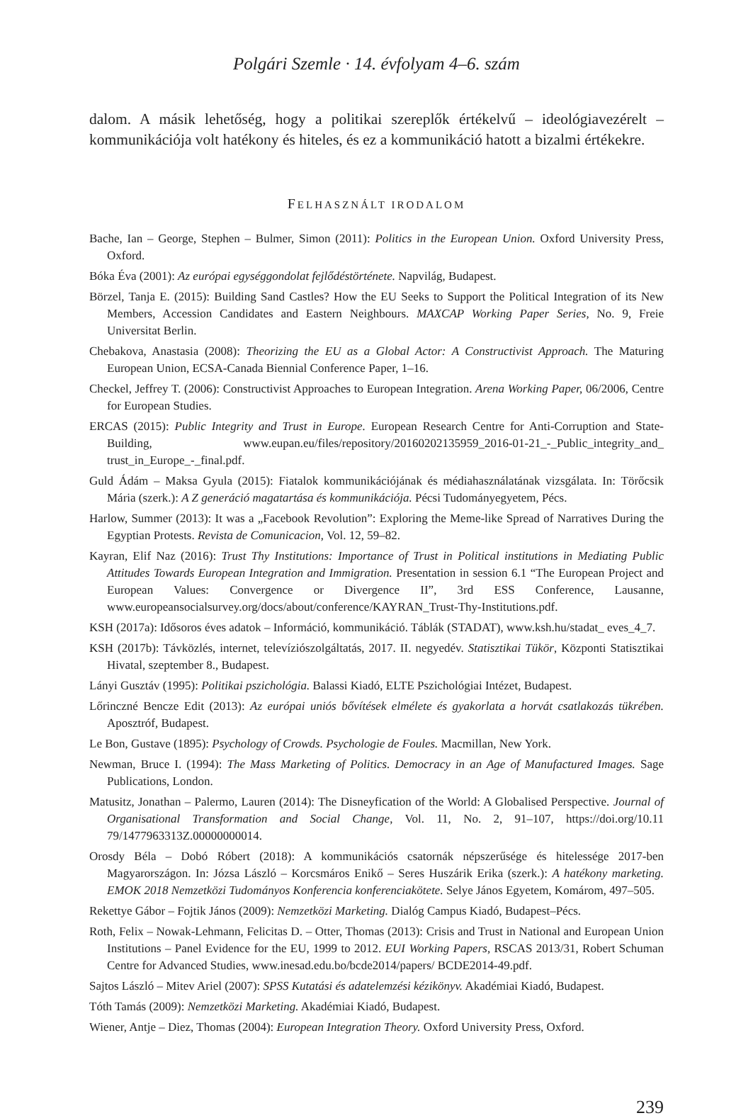Polgári Szemle · 14. évfolyam 4–6. szám
dalom. A másik lehetőség, hogy a politikai szereplők értékelvű – ideológiavezérelt – kommunikációja volt hatékony és hiteles, és ez a kommunikáció hatott a bizalmi értékekre.
FELHASZNÁLT IRODALOM
Bache, Ian – George, Stephen – Bulmer, Simon (2011): Politics in the European Union. Oxford University Press, Oxford.
Bóka Éva (2001): Az európai egységgondolat fejlődéstörténete. Napvilág, Budapest.
Börzel, Tanja E. (2015): Building Sand Castles? How the EU Seeks to Support the Political Integration of its New Members, Accession Candidates and Eastern Neighbours. MAXCAP Working Paper Series, No. 9, Freie Universitat Berlin.
Chebakova, Anastasia (2008): Theorizing the EU as a Global Actor: A Constructivist Approach. The Maturing European Union, ECSA-Canada Biennial Conference Paper, 1–16.
Checkel, Jeffrey T. (2006): Constructivist Approaches to European Integration. Arena Working Paper, 06/2006, Centre for European Studies.
ERCAS (2015): Public Integrity and Trust in Europe. European Research Centre for Anti-Corruption and State-Building, www.eupan.eu/files/repository/20160202135959_2016-01-21_-_Public_integrity_and_ trust_in_Europe_-_final.pdf.
Guld Ádám – Maksa Gyula (2015): Fiatalok kommunikációjának és médiahasználatának vizsgálata. In: Törőcsik Mária (szerk.): A Z generáció magatartása és kommunikációja. Pécsi Tudományegyetem, Pécs.
Harlow, Summer (2013): It was a „Facebook Revolution”: Exploring the Meme-like Spread of Narratives During the Egyptian Protests. Revista de Comunicacion, Vol. 12, 59–82.
Kayran, Elif Naz (2016): Trust Thy Institutions: Importance of Trust in Political institutions in Mediating Public Attitudes Towards European Integration and Immigration. Presentation in session 6.1 “The European Project and European Values: Convergence or Divergence II”, 3rd ESS Conference, Lausanne, www.europeansocialsurvey.org/docs/about/conference/KAYRAN_Trust-Thy-Institutions.pdf.
KSH (2017a): Idősoros éves adatok – Információ, kommunikáció. Táblák (STADAT), www.ksh.hu/stadat_ eves_4_7.
KSH (2017b): Távközlés, internet, televíziószolgáltatás, 2017. II. negyedév. Statisztikai Tükör, Központi Statisztikai Hivatal, szeptember 8., Budapest.
Lányi Gusztáv (1995): Politikai pszichológia. Balassi Kiadó, ELTE Pszichológiai Intézet, Budapest.
Lőrinczné Bencze Edit (2013): Az európai uniós bővítések elmélete és gyakorlata a horvát csatlakozás tükrében. Aposztróf, Budapest.
Le Bon, Gustave (1895): Psychology of Crowds. Psychologie de Foules. Macmillan, New York.
Newman, Bruce I. (1994): The Mass Marketing of Politics. Democracy in an Age of Manufactured Images. Sage Publications, London.
Matusitz, Jonathan – Palermo, Lauren (2014): The Disneyfication of the World: A Globalised Perspective. Journal of Organisational Transformation and Social Change, Vol. 11, No. 2, 91–107, https://doi.org/10.11 79/1477963313Z.00000000014.
Orosdy Béla – Dobó Róbert (2018): A kommunikációs csatornák népszerűsége és hitelessége 2017-ben Magyarországon. In: Józsa László – Korcsmáros Enikő – Seres Huszárik Erika (szerk.): A hatékony marketing. EMOK 2018 Nemzetközi Tudományos Konferencia konferenciakötete. Selye János Egyetem, Komárom, 497–505.
Rekettye Gábor – Fojtik János (2009): Nemzetközi Marketing. Dialóg Campus Kiadó, Budapest–Pécs.
Roth, Felix – Nowak-Lehmann, Felicitas D. – Otter, Thomas (2013): Crisis and Trust in National and European Union Institutions – Panel Evidence for the EU, 1999 to 2012. EUI Working Papers, RSCAS 2013/31, Robert Schuman Centre for Advanced Studies, www.inesad.edu.bo/bcde2014/papers/ BCDE2014-49.pdf.
Sajtos László – Mitev Ariel (2007): SPSS Kutatási és adatelemzési kézikönyv. Akadémiai Kiadó, Budapest.
Tóth Tamás (2009): Nemzetközi Marketing. Akadémiai Kiadó, Budapest.
Wiener, Antje – Diez, Thomas (2004): European Integration Theory. Oxford University Press, Oxford.
239